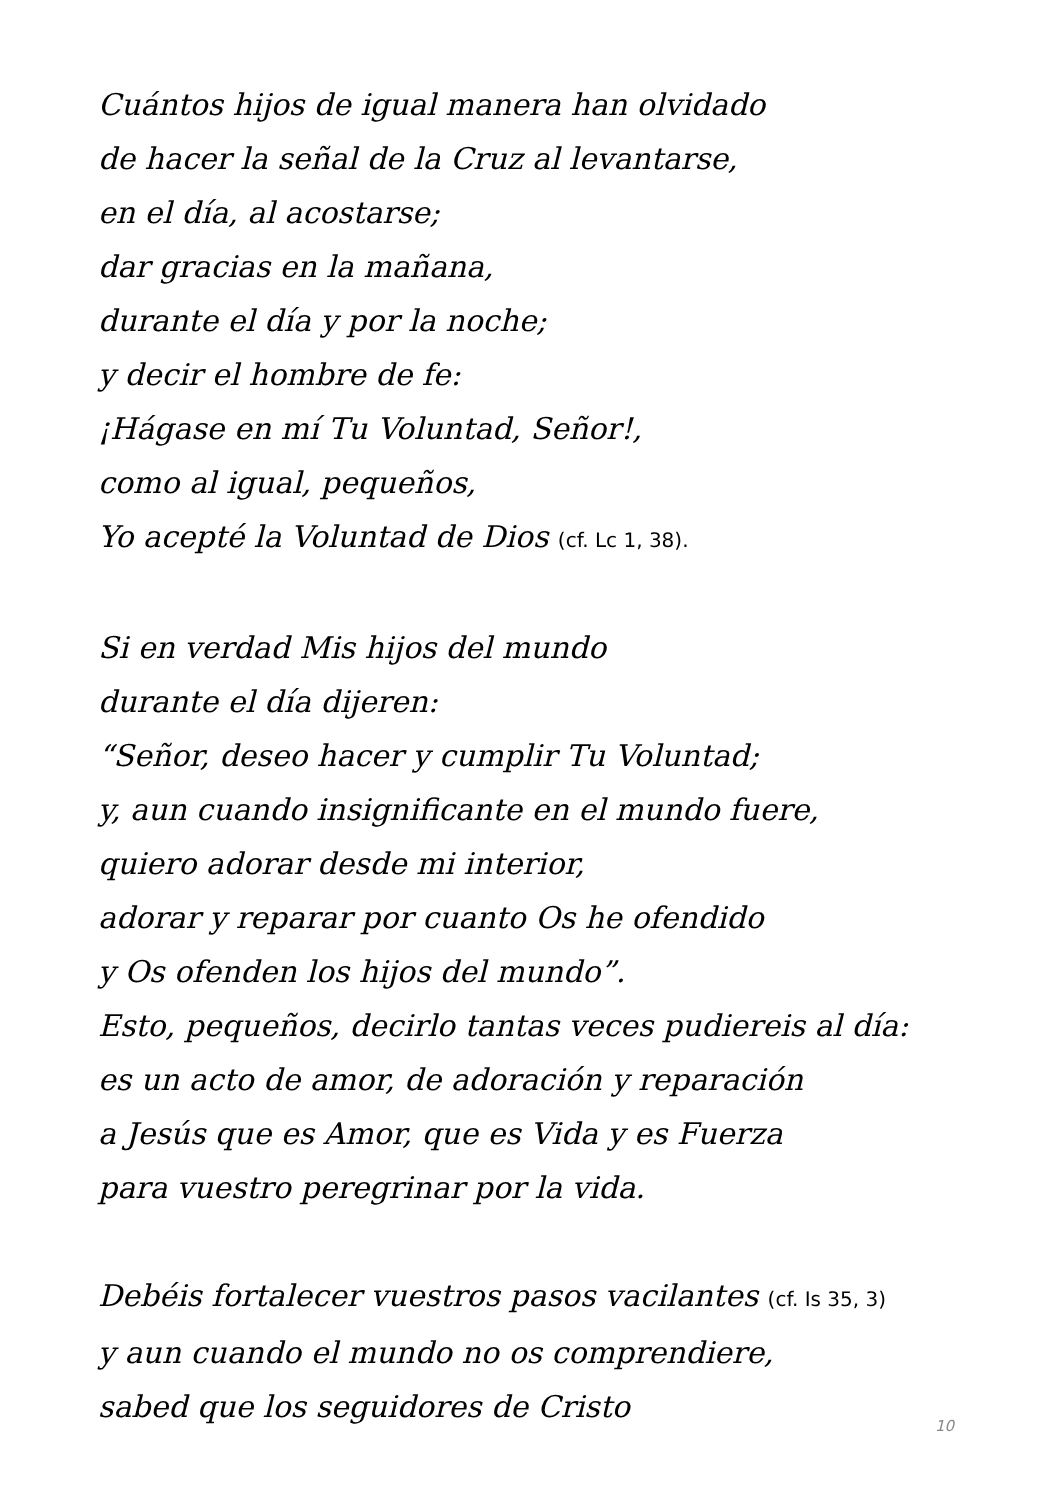Cuántos hijos de igual manera han olvidado
de hacer la señal de la Cruz al levantarse,
en el día, al acostarse;
dar gracias en la mañana,
durante el día y por la noche;
y decir el hombre de fe:
¡Hágase en mí Tu Voluntad, Señor!,
como al igual, pequeños,
Yo acepté la Voluntad de Dios (cf. Lc 1, 38).
Si en verdad Mis hijos del mundo
durante el día dijeren:
“Señor, deseo hacer y cumplir Tu Voluntad;
y, aun cuando insignificante en el mundo fuere,
quiero adorar desde mi interior,
adorar y reparar por cuanto Os he ofendido
y Os ofenden los hijos del mundo”.
Esto, pequeños, decirlo tantas veces pudiereis al día:
es un acto de amor, de adoración y reparación
a Jesús que es Amor, que es Vida y es Fuerza
para vuestro peregrinar por la vida.
Debéis fortalecer vuestros pasos vacilantes (cf. Is 35, 3)
y aun cuando el mundo no os comprendiere,
sabed que los seguidores de Cristo
10